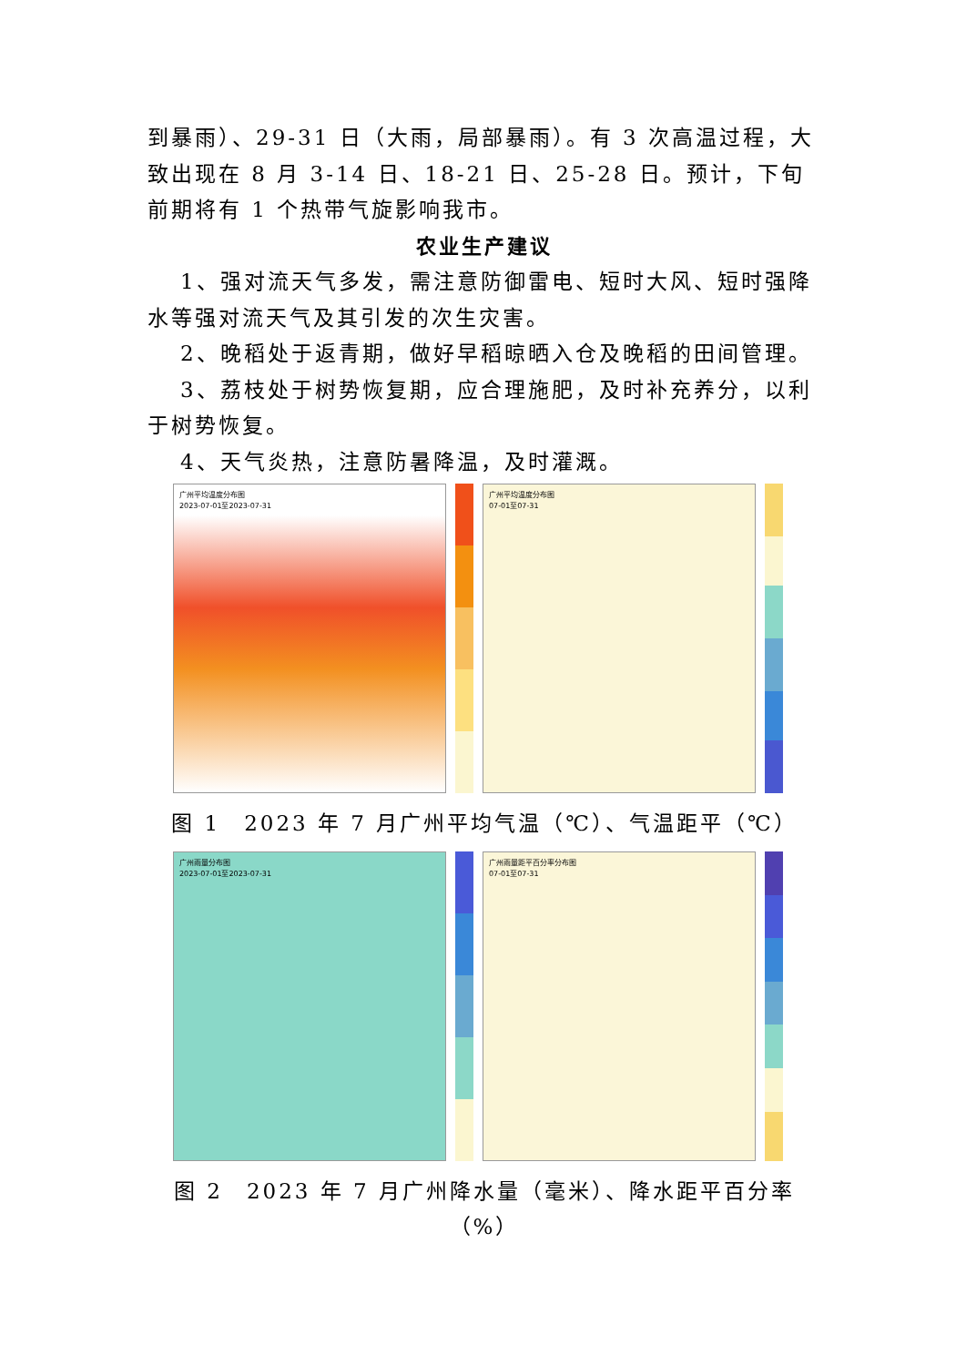到暴雨）、29-31 日（大雨，局部暴雨）。有 3 次高温过程，大致出现在 8 月 3-14 日、18-21 日、25-28 日。预计，下旬前期将有 1 个热带气旋影响我市。
农业生产建议
1、强对流天气多发，需注意防御雷电、短时大风、短时强降水等强对流天气及其引发的次生灾害。
2、晚稻处于返青期，做好早稻晾晒入仓及晚稻的田间管理。
3、荔枝处于树势恢复期，应合理施肥，及时补充养分，以利于树势恢复。
4、天气炎热，注意防暑降温，及时灌溉。
广州平均温度分布图
2023-07-01至2023-07-31
广州平均温度分布图
07-01至07-31
图 1　2023 年 7 月广州平均气温（℃）、气温距平（℃）
广州雨量分布图
2023-07-01至2023-07-31
广州雨量距平百分率分布图
07-01至07-31
图 2　2023 年 7 月广州降水量（毫米）、降水距平百分率（%）